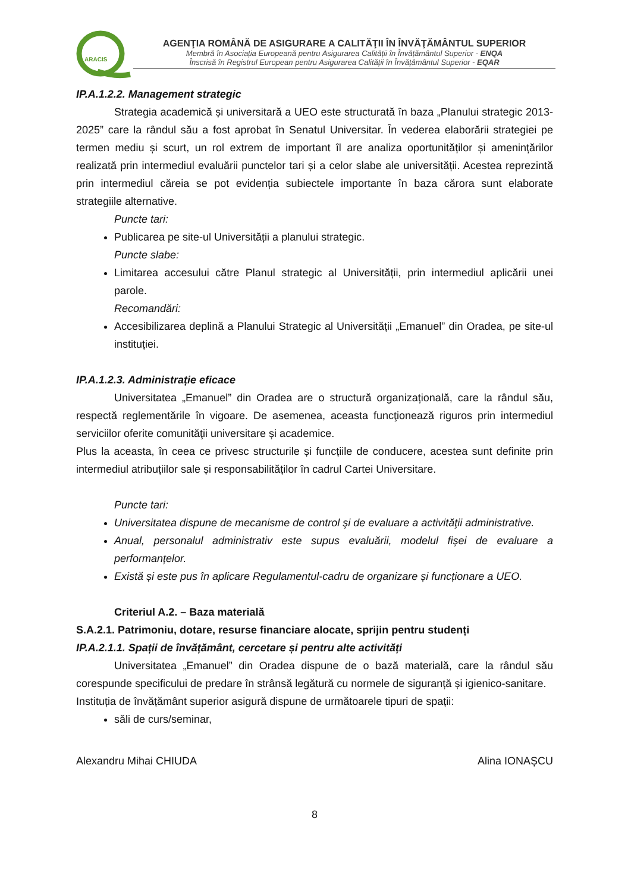ARACIS
AGENŢIA ROMÂNĂ DE ASIGURARE A CALITĂŢII ÎN ÎNVĂŢĂMÂNTUL SUPERIOR
Membră în Asociația Europeană pentru Asigurarea Calității în Învățământul Superior - ENQA
Înscrisă în Registrul European pentru Asigurarea Calității în Învățământul Superior - EQAR
IP.A.1.2.2. Management strategic
Strategia academică și universitară a UEO este structurată în baza „Planului strategic 2013-2025” care la rândul său a fost aprobat în Senatul Universitar. În vederea elaborării strategiei pe termen mediu și scurt, un rol extrem de important îl are analiza oportunităților și amenințărilor realizată prin intermediul evaluării punctelor tari și a celor slabe ale universității. Acestea reprezintă prin intermediul căreia se pot evidenția subiectele importante în baza cărora sunt elaborate strategiile alternative.
Puncte tari:
Publicarea pe site-ul Universității a planului strategic.
Puncte slabe:
Limitarea accesului către Planul strategic al Universității, prin intermediul aplicării unei parole.
Recomandări:
Accesibilizarea deplină a Planului Strategic al Universității „Emanuel” din Oradea, pe site-ul instituției.
IP.A.1.2.3. Administrație eficace
Universitatea „Emanuel” din Oradea are o structură organizațională, care la rândul său, respectă reglementările în vigoare. De asemenea, aceasta funcţionează riguros prin intermediul serviciilor oferite comunităţii universitare și academice.
Plus la aceasta, în ceea ce privesc structurile și funcțiile de conducere, acestea sunt definite prin intermediul atribuțiilor sale și responsabilităților în cadrul Cartei Universitare.
Puncte tari:
Universitatea dispune de mecanisme de control şi de evaluare a activităţii administrative.
Anual, personalul administrativ este supus evaluării, modelul fișei de evaluare a performanțelor.
Există și este pus în aplicare Regulamentul-cadru de organizare și funcționare a UEO.
Criteriul A.2. – Baza materială
S.A.2.1. Patrimoniu, dotare, resurse financiare alocate, sprijin pentru studenți
IP.A.2.1.1. Spații de învățământ, cercetare și pentru alte activități
Universitatea „Emanuel” din Oradea dispune de o bază materială, care la rândul său corespunde specificului de predare în strânsă legătură cu normele de siguranță și igienico-sanitare.
Instituția de învățământ superior asigură dispune de următoarele tipuri de spații:
săli de curs/seminar,
Alexandru Mihai CHIUDA Alina IONAȘCU
8